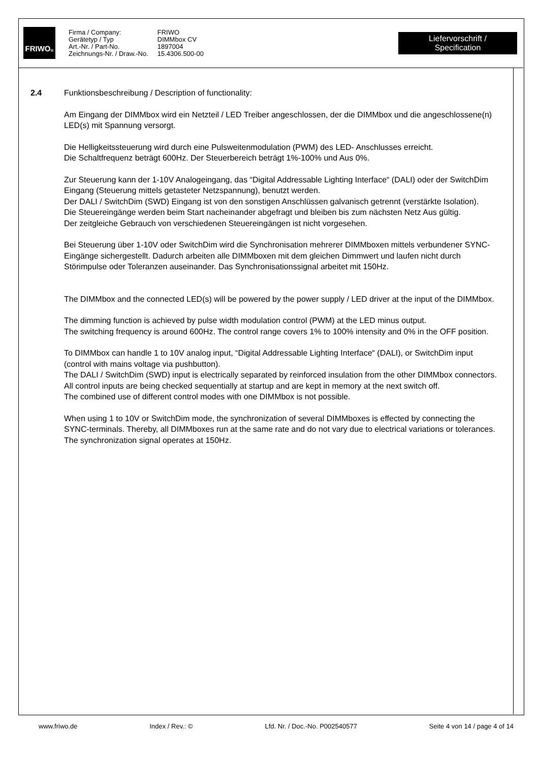FRIWO<sup>®</sup>
Firma / Company:
Gerätetyp / Typ
Art.-Nr. / Part-No.
Zeichnungs-Nr. / Draw.-No.
FRIWO
DIMMbox CV
1897004
15.4306.500-00
Liefervorschrift / Specification
2.4 Funktionsbeschreibung / Description of functionality:
Am Eingang der DIMMbox wird ein Netzteil / LED Treiber angeschlossen, der die DIMMbox und die angeschlossene(n) LED(s) mit Spannung versorgt.
Die Helligkeitssteuerung wird durch eine Pulsweitenmodulation (PWM) des LED- Anschlusses erreicht.
Die Schaltfrequenz beträgt 600Hz. Der Steuerbereich beträgt 1%-100% und Aus 0%.
Zur Steuerung kann der 1-10V Analogeingang, das “Digital Addressable Lighting Interface“ (DALI) oder der SwitchDim Eingang (Steuerung mittels getasteter Netzspannung), benutzt werden.
Der DALI / SwitchDim (SWD) Eingang ist von den sonstigen Anschlüssen galvanisch getrennt (verstärkte Isolation).
Die Steuereingänge werden beim Start nacheinander abgefragt und bleiben bis zum nächsten Netz Aus gültig.
Der zeitgleiche Gebrauch von verschiedenen Steuereingängen ist nicht vorgesehen.
Bei Steuerung über 1-10V oder SwitchDim wird die Synchronisation mehrerer DIMMboxen mittels verbundener SYNC-Eingänge sichergestellt. Dadurch arbeiten alle DIMMboxen mit dem gleichen Dimmwert und laufen nicht durch Störimpulse oder Toleranzen auseinander. Das Synchronisationssignal arbeitet mit 150Hz.
The DIMMbox and the connected LED(s) will be powered by the power supply / LED driver at the input of the DIMMbox.
The dimming function is achieved by pulse width modulation control (PWM) at the LED minus output.
The switching frequency is around 600Hz. The control range covers 1% to 100% intensity and 0% in the OFF position.
To DIMMbox can handle 1 to 10V analog input, “Digital Addressable Lighting Interface“ (DALI), or SwitchDim input (control with mains voltage via pushbutton).
The DALI / SwitchDim (SWD) input is electrically separated by reinforced insulation from the other DIMMbox connectors.
All control inputs are being checked sequentially at startup and are kept in memory at the next switch off.
The combined use of different control modes with one DIMMbox is not possible.
When using 1 to 10V or SwitchDim mode, the synchronization of several DIMMboxes is effected by connecting the SYNC-terminals. Thereby, all DIMMboxes run at the same rate and do not vary due to electrical variations or tolerances. The synchronization signal operates at 150Hz.
www.friwo.de Index / Rev.: © Lfd. Nr. / Doc.-No. P002540577 Seite 4 von 14 / page 4 of 14